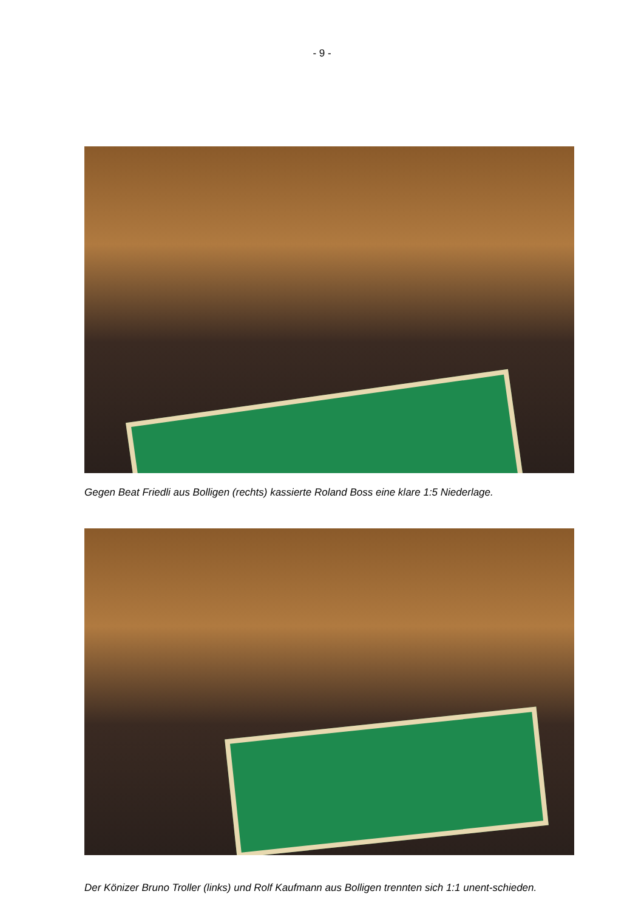- 9 -
Gegen Beat Friedli aus Bolligen (rechts) kassierte Roland Boss eine klare 1:5 Niederlage.
Der Könizer Bruno Troller (links) und Rolf Kaufmann aus Bolligen trennten sich 1:1 unent-schieden.